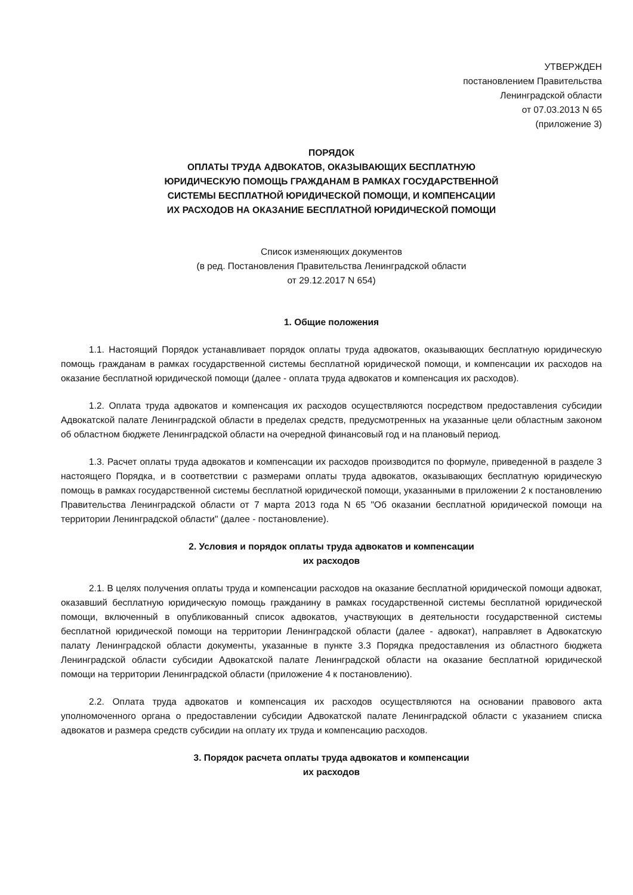УТВЕРЖДЕН
постановлением Правительства
Ленинградской области
от 07.03.2013 N 65
(приложение 3)
ПОРЯДОК
ОПЛАТЫ ТРУДА АДВОКАТОВ, ОКАЗЫВАЮЩИХ БЕСПЛАТНУЮ
ЮРИДИЧЕСКУЮ ПОМОЩЬ ГРАЖДАНАМ В РАМКАХ ГОСУДАРСТВЕННОЙ
СИСТЕМЫ БЕСПЛАТНОЙ ЮРИДИЧЕСКОЙ ПОМОЩИ, И КОМПЕНСАЦИИ
ИХ РАСХОДОВ НА ОКАЗАНИЕ БЕСПЛАТНОЙ ЮРИДИЧЕСКОЙ ПОМОЩИ
Список изменяющих документов
(в ред. Постановления Правительства Ленинградской области
от 29.12.2017 N 654)
1. Общие положения
1.1. Настоящий Порядок устанавливает порядок оплаты труда адвокатов, оказывающих бесплатную юридическую помощь гражданам в рамках государственной системы бесплатной юридической помощи, и компенсации их расходов на оказание бесплатной юридической помощи (далее - оплата труда адвокатов и компенсация их расходов).
1.2. Оплата труда адвокатов и компенсация их расходов осуществляются посредством предоставления субсидии Адвокатской палате Ленинградской области в пределах средств, предусмотренных на указанные цели областным законом об областном бюджете Ленинградской области на очередной финансовый год и на плановый период.
1.3. Расчет оплаты труда адвокатов и компенсации их расходов производится по формуле, приведенной в разделе 3 настоящего Порядка, и в соответствии с размерами оплаты труда адвокатов, оказывающих бесплатную юридическую помощь в рамках государственной системы бесплатной юридической помощи, указанными в приложении 2 к постановлению Правительства Ленинградской области от 7 марта 2013 года N 65 "Об оказании бесплатной юридической помощи на территории Ленинградской области" (далее - постановление).
2. Условия и порядок оплаты труда адвокатов и компенсации
их расходов
2.1. В целях получения оплаты труда и компенсации расходов на оказание бесплатной юридической помощи адвокат, оказавший бесплатную юридическую помощь гражданину в рамках государственной системы бесплатной юридической помощи, включенный в опубликованный список адвокатов, участвующих в деятельности государственной системы бесплатной юридической помощи на территории Ленинградской области (далее - адвокат), направляет в Адвокатскую палату Ленинградской области документы, указанные в пункте 3.3 Порядка предоставления из областного бюджета Ленинградской области субсидии Адвокатской палате Ленинградской области на оказание бесплатной юридической помощи на территории Ленинградской области (приложение 4 к постановлению).
2.2. Оплата труда адвокатов и компенсация их расходов осуществляются на основании правового акта уполномоченного органа о предоставлении субсидии Адвокатской палате Ленинградской области с указанием списка адвокатов и размера средств субсидии на оплату их труда и компенсацию расходов.
3. Порядок расчета оплаты труда адвокатов и компенсации
их расходов